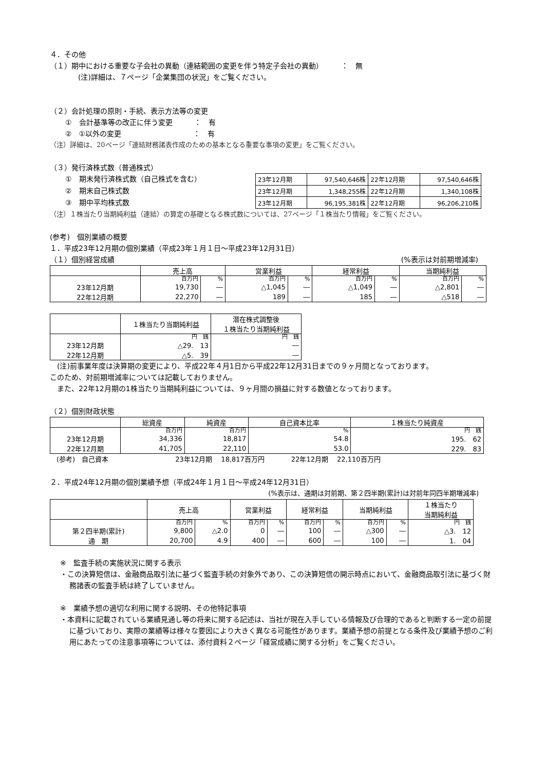４．その他
（１）期中における重要な子会社の異動（連結範囲の変更を伴う特定子会社の異動）　　　：　無
(注)詳細は、７ページ「企業集団の状況」をご覧ください。
（２）会計処理の原則・手続、表示方法等の変更
①　会計基準等の改正に伴う変更　　　：　有
②　①以外の変更　　　　　　　　　　：　有
（注）詳細は、20ページ「連結財務諸表作成のための基本となる重要な事項の変更」をご覧ください。
（３）発行済株式数（普通株式）
①　期末発行済株式数（自己株式を含む）
②　期末自己株式数
③　期中平均株式数
| 23年12月期 | 97,540,646株 | 22年12月期 | 97,540,646株 |
| 23年12月期 | 1,348,255株 | 22年12月期 | 1,340,108株 |
| 23年12月期 | 96,195,381株 | 22年12月期 | 96,206,210株 |
（注）１株当たり当期純利益（連結）の算定の基礎となる株式数については、27ページ「１株当たり情報」をご覧ください。
(参考)　個別業績の概要
１．平成23年12月期の個別業績（平成23年１月１日～平成23年12月31日）
（１）個別経営成績 (%表示は対前期増減率)
| | 売上高 | | 営業利益 | | 経常利益 | | 当期純利益 | |
| | 百万円 | % | 百万円 | % | 百万円 | % | 百万円 | % |
| 23年12月期 | 19,730 | ― | △1,045 | ― | △1,049 | ― | △2,801 | ― |
| 22年12月期 | 22,270 | ― | 189 | ― | 185 | ― | △518 | ― |
| | １株当たり当期純利益 | 潜在株式調整後 １株当たり当期純利益 |
| | 円 銭 | 円 銭 |
| 23年12月期 | △29. 13 | ― |
| 22年12月期 | △5. 39 | ― |
　(注)前事業年度は決算期の変更により、平成22年４月1日から平成22年12月31日までの９ヶ月間となっております。
このため、対前期増減率については記載しておりません。
　また、22年12月期の1株当たり当期純利益については、９ヶ月間の損益に対する数値となっております。
（２）個別財政状態
| | 総資産 | 純資産 | 自己資本比率 | １株当たり純資産 |
| | 百万円 | 百万円 | % | 円 銭 |
| 23年12月期 | 34,336 | 18,817 | 54.8 | 195. 62 |
| 22年12月期 | 41,705 | 22,110 | 53.0 | 229. 83 |
　(参考)　自己資本　　　　　　　　　　23年12月期　 18,817百万円　　　　22年12月期　 22,110百万円
２．平成24年12月期の個別業績予想（平成24年１月１日～平成24年12月31日）
(%表示は、通期は対前期、第２四半期(累計)は対前年同四半期増減率)
| | 売上高 | | 営業利益 | | 経常利益 | | 当期純利益 | | １株当たり 当期純利益 |
| | 百万円 | % | 百万円 | % | 百万円 | % | 百万円 | % | 円 銭 |
| 第２四半期(累計) | 9,800 | △2.0 | 0 | ― | 100 | ― | △300 | ― | △3. 12 |
| 通 期 | 20,700 | 4.9 | 400 | ― | 600 | ― | 100 | ― | 1. 04 |
※　監査手続の実施状況に関する表示
・この決算短信は、金融商品取引法に基づく監査手続の対象外であり、この決算短信の開示時点において、金融商品取引法に基づく財務諸表の監査手続は終了していません。
※　業績予想の適切な利用に関する説明、その他特記事項
・本資料に記載されている業績見通し等の将来に関する記述は、当社が現在入手している情報及び合理的であると判断する一定の前提に基づいており、実際の業績等は様々な要因により大きく異なる可能性があります。業績予想の前提となる条件及び業績予想のご利用にあたっての注意事項等については、添付資料２ページ「経営成績に関する分析」をご覧ください。